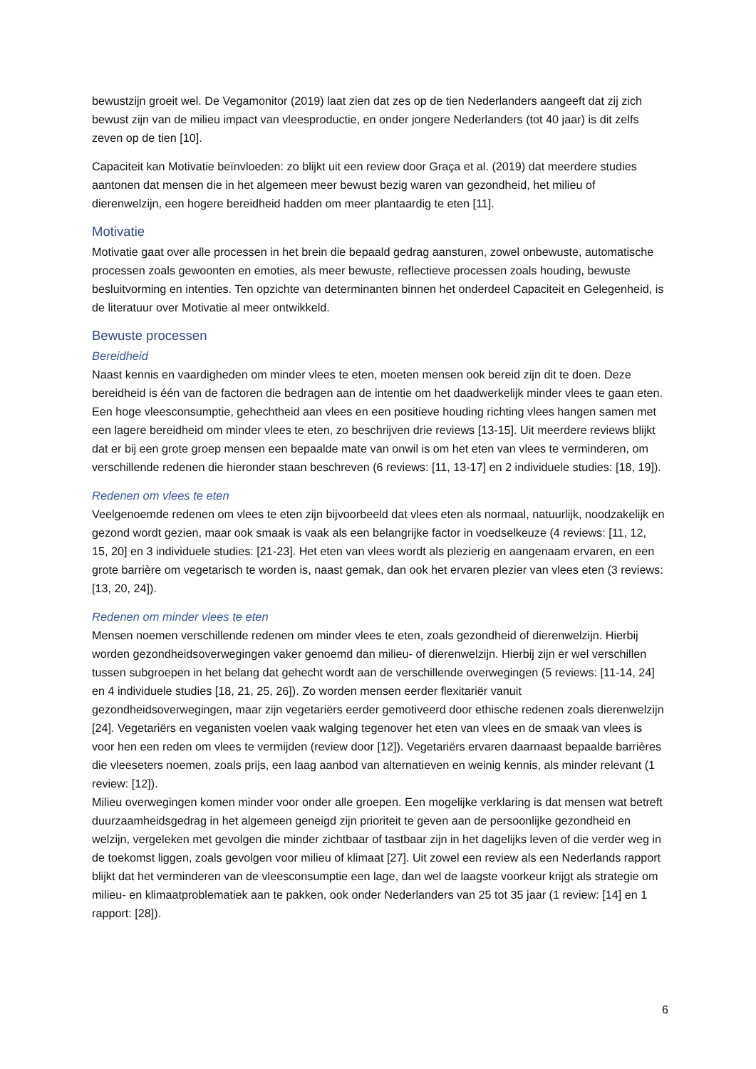bewustzijn groeit wel. De Vegamonitor (2019) laat zien dat zes op de tien Nederlanders aangeeft dat zij zich bewust zijn van de milieu impact van vleesproductie, en onder jongere Nederlanders (tot 40 jaar) is dit zelfs zeven op de tien [10].
Capaciteit kan Motivatie beïnvloeden: zo blijkt uit een review door Graça et al. (2019) dat meerdere studies aantonen dat mensen die in het algemeen meer bewust bezig waren van gezondheid, het milieu of dierenwelzijn, een hogere bereidheid hadden om meer plantaardig te eten [11].
Motivatie
Motivatie gaat over alle processen in het brein die bepaald gedrag aansturen, zowel onbewuste, automatische processen zoals gewoonten en emoties, als meer bewuste, reflectieve processen zoals houding, bewuste besluitvorming en intenties. Ten opzichte van determinanten binnen het onderdeel Capaciteit en Gelegenheid, is de literatuur over Motivatie al meer ontwikkeld.
Bewuste processen
Bereidheid
Naast kennis en vaardigheden om minder vlees te eten, moeten mensen ook bereid zijn dit te doen. Deze bereidheid is één van de factoren die bedragen aan de intentie om het daadwerkelijk minder vlees te gaan eten. Een hoge vleesconsumptie, gehechtheid aan vlees en een positieve houding richting vlees hangen samen met een lagere bereidheid om minder vlees te eten, zo beschrijven drie reviews [13-15]. Uit meerdere reviews blijkt dat er bij een grote groep mensen een bepaalde mate van onwil is om het eten van vlees te verminderen, om verschillende redenen die hieronder staan beschreven (6 reviews: [11, 13-17] en 2 individuele studies: [18, 19]).
Redenen om vlees te eten
Veelgenoemde redenen om vlees te eten zijn bijvoorbeeld dat vlees eten als normaal, natuurlijk, noodzakelijk en gezond wordt gezien, maar ook smaak is vaak als een belangrijke factor in voedselkeuze (4 reviews: [11, 12, 15, 20] en 3 individuele studies: [21-23]. Het eten van vlees wordt als plezierig en aangenaam ervaren, en een grote barrière om vegetarisch te worden is, naast gemak, dan ook het ervaren plezier van vlees eten (3 reviews: [13, 20, 24]).
Redenen om minder vlees te eten
Mensen noemen verschillende redenen om minder vlees te eten, zoals gezondheid of dierenwelzijn. Hierbij worden gezondheidsoverwegingen vaker genoemd dan milieu- of dierenwelzijn. Hierbij zijn er wel verschillen tussen subgroepen in het belang dat gehecht wordt aan de verschillende overwegingen (5 reviews: [11-14, 24] en 4 individuele studies [18, 21, 25, 26]). Zo worden mensen eerder flexitariër vanuit gezondheidsoverwegingen, maar zijn vegetariërs eerder gemotiveerd door ethische redenen zoals dierenwelzijn [24]. Vegetariërs en veganisten voelen vaak walging tegenover het eten van vlees en de smaak van vlees is voor hen een reden om vlees te vermijden (review door [12]). Vegetariërs ervaren daarnaast bepaalde barrières die vleeseters noemen, zoals prijs, een laag aanbod van alternatieven en weinig kennis, als minder relevant (1 review: [12]).
Milieu overwegingen komen minder voor onder alle groepen. Een mogelijke verklaring is dat mensen wat betreft duurzaamheidsgedrag in het algemeen geneigd zijn prioriteit te geven aan de persoonlijke gezondheid en welzijn, vergeleken met gevolgen die minder zichtbaar of tastbaar zijn in het dagelijks leven of die verder weg in de toekomst liggen, zoals gevolgen voor milieu of klimaat [27]. Uit zowel een review als een Nederlands rapport blijkt dat het verminderen van de vleesconsumptie een lage, dan wel de laagste voorkeur krijgt als strategie om milieu- en klimaatproblematiek aan te pakken, ook onder Nederlanders van 25 tot 35 jaar (1 review: [14] en 1 rapport: [28]).
6